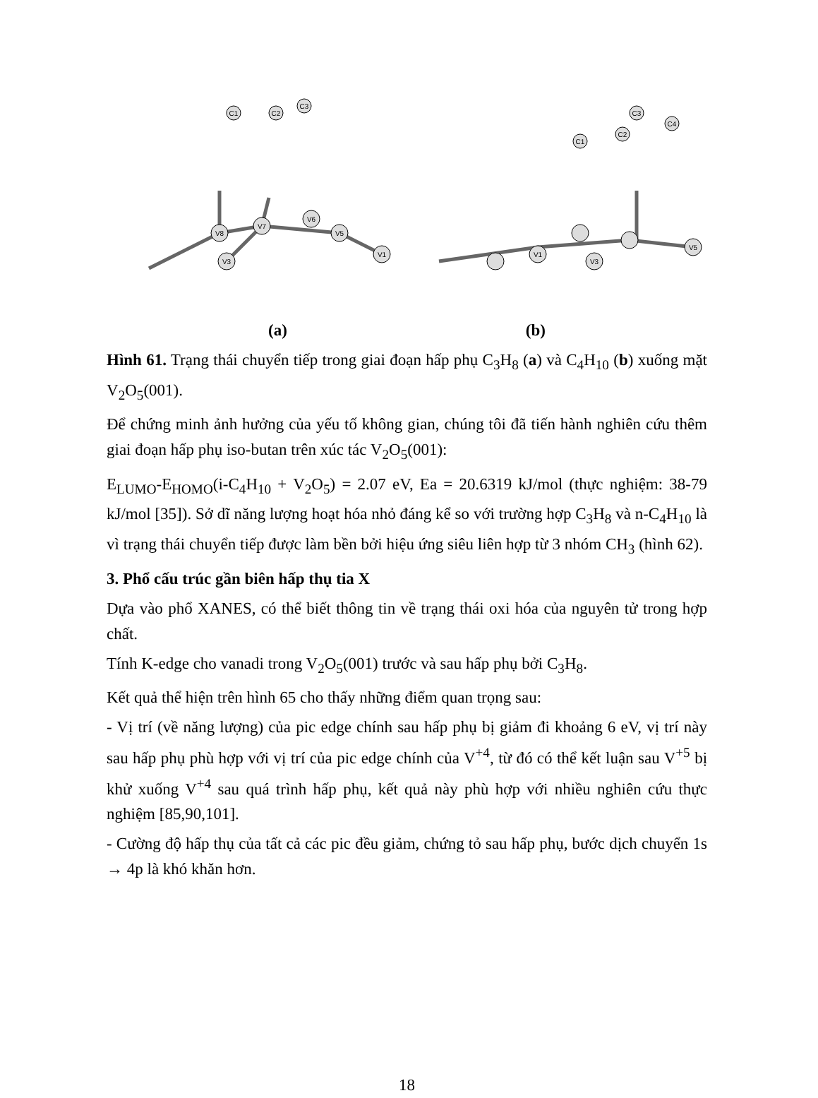V8
V7
V6
V5
V3
V1
C1
C2
C3
V1
V3
V5
C1
C2
C3
C4
(a) (b)
Hình 61. Trạng thái chuyển tiếp trong giai đoạn hấp phụ C<sub>3</sub>H<sub>8</sub> (a) và C<sub>4</sub>H<sub>10</sub> (b) xuống mặt V<sub>2</sub>O<sub>5</sub>(001).
Để chứng minh ảnh hưởng của yếu tố không gian, chúng tôi đã tiến hành nghiên cứu thêm giai đoạn hấp phụ iso-butan trên xúc tác V<sub>2</sub>O<sub>5</sub>(001):
E<sub>LUMO</sub>-E<sub>HOMO</sub>(i-C<sub>4</sub>H<sub>10</sub> + V<sub>2</sub>O<sub>5</sub>) = 2.07 eV, Ea = 20.6319 kJ/mol (thực nghiệm: 38-79 kJ/mol [35]). Sở dĩ năng lượng hoạt hóa nhỏ đáng kể so với trường hợp C<sub>3</sub>H<sub>8</sub> và n-C<sub>4</sub>H<sub>10</sub> là vì trạng thái chuyển tiếp được làm bền bởi hiệu ứng siêu liên hợp từ 3 nhóm CH<sub>3</sub> (hình 62).
3. Phổ cấu trúc gần biên hấp thụ tia X
Dựa vào phổ XANES, có thể biết thông tin về trạng thái oxi hóa của nguyên tử trong hợp chất.
Tính K-edge cho vanadi trong V<sub>2</sub>O<sub>5</sub>(001) trước và sau hấp phụ bởi C<sub>3</sub>H<sub>8</sub>.
Kết quả thể hiện trên hình 65 cho thấy những điểm quan trọng sau:
- Vị trí (về năng lượng) của pic edge chính sau hấp phụ bị giảm đi khoảng 6 eV, vị trí này sau hấp phụ phù hợp với vị trí của pic edge chính của V<sup>+4</sup>, từ đó có thể kết luận sau V<sup>+5</sup> bị khử xuống V<sup>+4</sup> sau quá trình hấp phụ, kết quả này phù hợp với nhiều nghiên cứu thực nghiệm [85,90,101].
- Cường độ hấp thụ của tất cả các pic đều giảm, chứng tỏ sau hấp phụ, bước dịch chuyển 1s → 4p là khó khăn hơn.
18